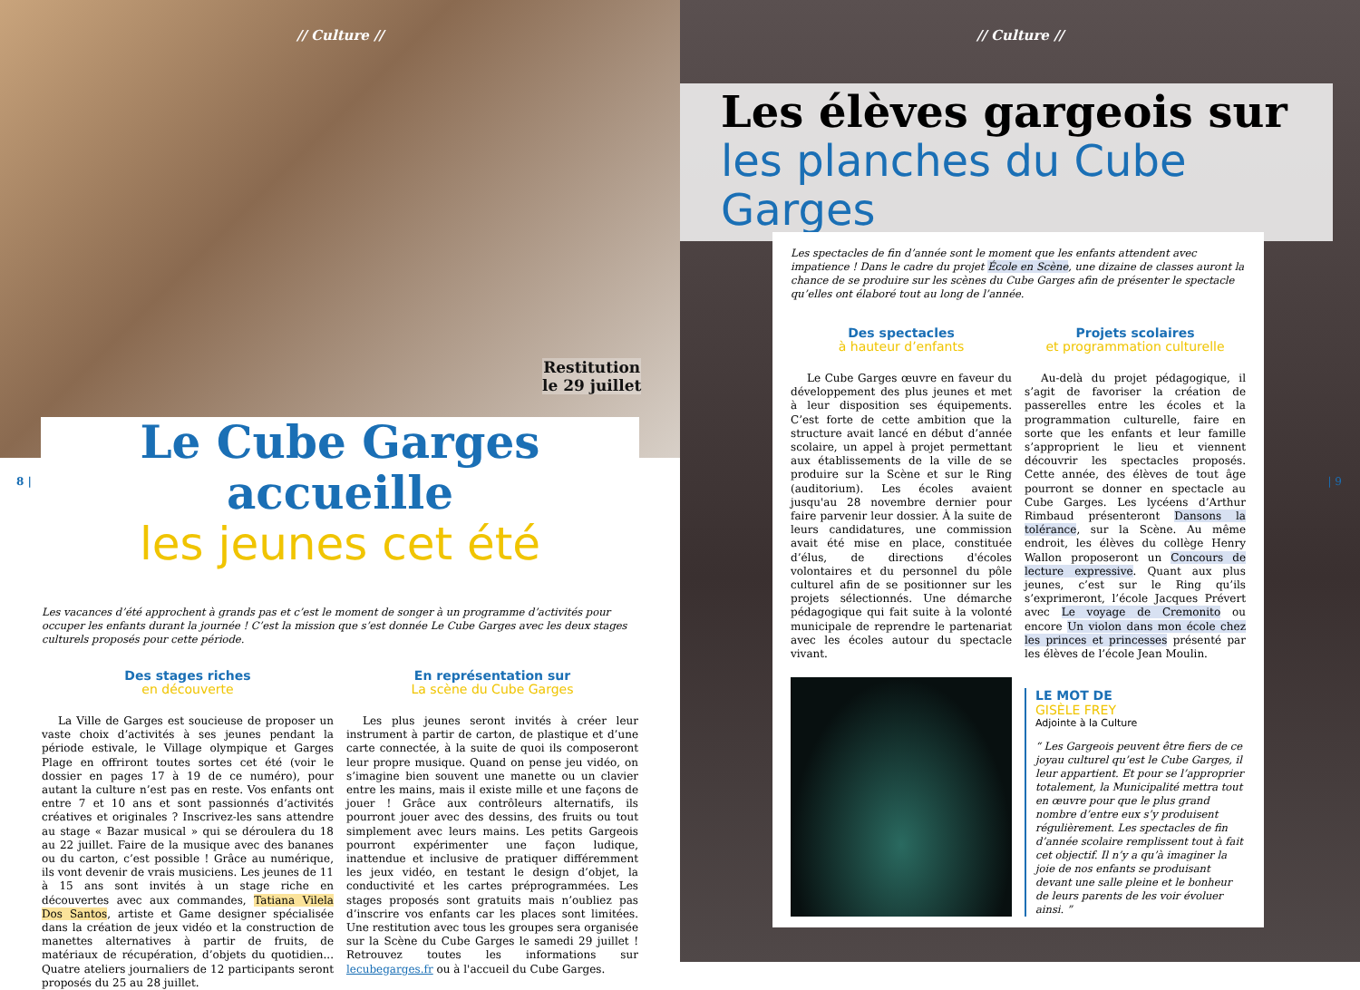// Culture //
Restitution
le 29 juillet
8 |
Le Cube Garges accueille
les jeunes cet été
Les vacances d’été approchent à grands pas et c’est le moment de songer à un programme d’activités pour occuper les enfants durant la journée ! C’est la mission que s’est donnée Le Cube Garges avec les deux stages culturels proposés pour cette période.
Des stages riches
en découverte
La Ville de Garges est soucieuse de proposer un vaste choix d’activités à ses jeunes pendant la période estivale, le Village olympique et Garges Plage en offriront toutes sortes cet été (voir le dossier en pages 17 à 19 de ce numéro), pour autant la culture n’est pas en reste. Vos enfants ont entre 7 et 10 ans et sont passionnés d’activités créatives et originales ? Inscrivez-les sans attendre au stage « Bazar musical » qui se déroulera du 18 au 22 juillet. Faire de la musique avec des bananes ou du carton, c’est possible ! Grâce au numérique, ils vont devenir de vrais musiciens. Les jeunes de 11 à 15 ans sont invités à un stage riche en découvertes avec aux commandes, Tatiana Vilela Dos Santos, artiste et Game designer spécialisée dans la création de jeux vidéo et la construction de manettes alternatives à partir de fruits, de matériaux de récupération, d’objets du quotidien... Quatre ateliers journaliers de 12 participants seront proposés du 25 au 28 juillet.
En représentation sur
La scène du Cube Garges
Les plus jeunes seront invités à créer leur instrument à partir de carton, de plastique et d’une carte connectée, à la suite de quoi ils composeront leur propre musique. Quand on pense jeu vidéo, on s’imagine bien souvent une manette ou un clavier entre les mains, mais il existe mille et une façons de jouer ! Grâce aux contrôleurs alternatifs, ils pourront jouer avec des dessins, des fruits ou tout simplement avec leurs mains. Les petits Gargeois pourront expérimenter une façon ludique, inattendue et inclusive de pratiquer différemment les jeux vidéo, en testant le design d’objet, la conductivité et les cartes préprogrammées. Les stages proposés sont gratuits mais n’oubliez pas d’inscrire vos enfants car les places sont limitées. Une restitution avec tous les groupes sera organisée sur la Scène du Cube Garges le samedi 29 juillet ! Retrouvez toutes les informations sur lecubegarges.fr ou à l'accueil du Cube Garges.
// Culture //
Les élèves gargeois sur
les planches du Cube Garges
| 9
Les spectacles de fin d’année sont le moment que les enfants attendent avec impatience ! Dans le cadre du projet École en Scène, une dizaine de classes auront la chance de se produire sur les scènes du Cube Garges afin de présenter le spectacle qu’elles ont élaboré tout au long de l’année.
Des spectacles
à hauteur d’enfants
Le Cube Garges œuvre en faveur du développement des plus jeunes et met à leur disposition ses équipements. C’est forte de cette ambition que la structure avait lancé en début d’année scolaire, un appel à projet permettant aux établissements de la ville de se produire sur la Scène et sur le Ring (auditorium). Les écoles avaient jusqu'au 28 novembre dernier pour faire parvenir leur dossier. À la suite de leurs candidatures, une commission avait été mise en place, constituée d’élus, de directions d'écoles volontaires et du personnel du pôle culturel afin de se positionner sur les projets sélectionnés. Une démarche pédagogique qui fait suite à la volonté municipale de reprendre le partenariat avec les écoles autour du spectacle vivant.
Projets scolaires
et programmation culturelle
Au-delà du projet pédagogique, il s’agit de favoriser la création de passerelles entre les écoles et la programmation culturelle, faire en sorte que les enfants et leur famille s’approprient le lieu et viennent découvrir les spectacles proposés. Cette année, des élèves de tout âge pourront se donner en spectacle au Cube Garges. Les lycéens d’Arthur Rimbaud présenteront Dansons la tolérance, sur la Scène. Au même endroit, les élèves du collège Henry Wallon proposeront un Concours de lecture expressive. Quant aux plus jeunes, c’est sur le Ring qu’ils s’exprimeront, l’école Jacques Prévert avec Le voyage de Cremonito ou encore Un violon dans mon école chez les princes et princesses présenté par les élèves de l’école Jean Moulin.
LE MOT DE
GISÈLE FREY
Adjointe à la Culture
“ Les Gargeois peuvent être fiers de ce joyau culturel qu’est le Cube Garges, il leur appartient. Et pour se l’approprier totalement, la Municipalité mettra tout en œuvre pour que le plus grand nombre d’entre eux s’y produisent régulièrement. Les spectacles de fin d’année scolaire remplissent tout à fait cet objectif. Il n’y a qu’à imaginer la joie de nos enfants se produisant devant une salle pleine et le bonheur de leurs parents de les voir évoluer ainsi. ”